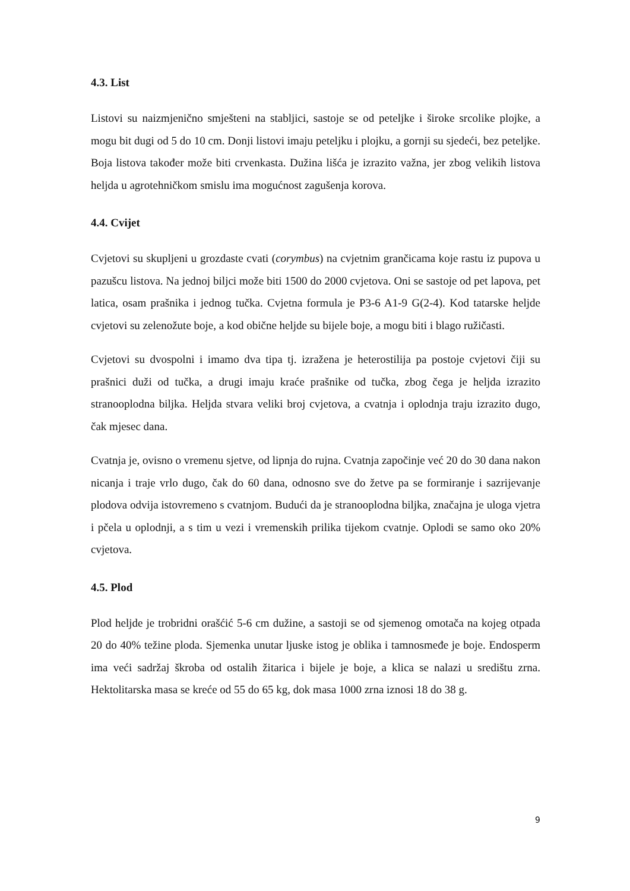4.3. List
Listovi su naizmjenično smješteni na stabljici, sastoje se od peteljke i široke srcolike plojke, a mogu bit dugi od 5 do 10 cm. Donji listovi imaju peteljku i plojku, a gornji su sjedeći, bez peteljke. Boja listova također može biti crvenkasta. Dužina lišća je izrazito važna, jer zbog velikih listova heljda u agrotehničkom smislu ima mogućnost zagušenja korova.
4.4. Cvijet
Cvjetovi su skupljeni u grozdaste cvati (corymbus) na cvjetnim grančicama koje rastu iz pupova u pazušcu listova. Na jednoj biljci može biti 1500 do 2000 cvjetova. Oni se sastoje od pet lapova, pet latica, osam prašnika i jednog tučka. Cvjetna formula je P3-6 A1-9 G(2-4). Kod tatarske heljde cvjetovi su zelenožute boje, a kod obične heljde su bijele boje, a mogu biti i blago ružičasti.
Cvjetovi su dvospolni i imamo dva tipa tj. izražena je heterostilija pa postoje cvjetovi čiji su prašnici duži od tučka, a drugi imaju kraće prašnike od tučka, zbog čega je heljda izrazito stranooplodna biljka. Heljda stvara veliki broj cvjetova, a cvatnja i oplodnja traju izrazito dugo, čak mjesec dana.
Cvatnja je, ovisno o vremenu sjetve, od lipnja do rujna. Cvatnja započinje već 20 do 30 dana nakon nicanja i traje vrlo dugo, čak do 60 dana, odnosno sve do žetve pa se formiranje i sazrijevanje plodova odvija istovremeno s cvatnjom. Budući da je stranooplodna biljka, značajna je uloga vjetra i pčela u oplodnji, a s tim u vezi i vremenskih prilika tijekom cvatnje. Oplodi se samo oko 20% cvjetova.
4.5. Plod
Plod heljde je trobridni orašćić 5-6 cm dužine, a sastoji se od sjemenog omotača na kojeg otpada 20 do 40% težine ploda. Sjemenka unutar ljuske istog je oblika i tamnosmeđe je boje. Endosperm ima veći sadržaj škroba od ostalih žitarica i bijele je boje, a klica se nalazi u središtu zrna. Hektolitarska masa se kreće od 55 do 65 kg, dok masa 1000 zrna iznosi 18 do 38 g.
9